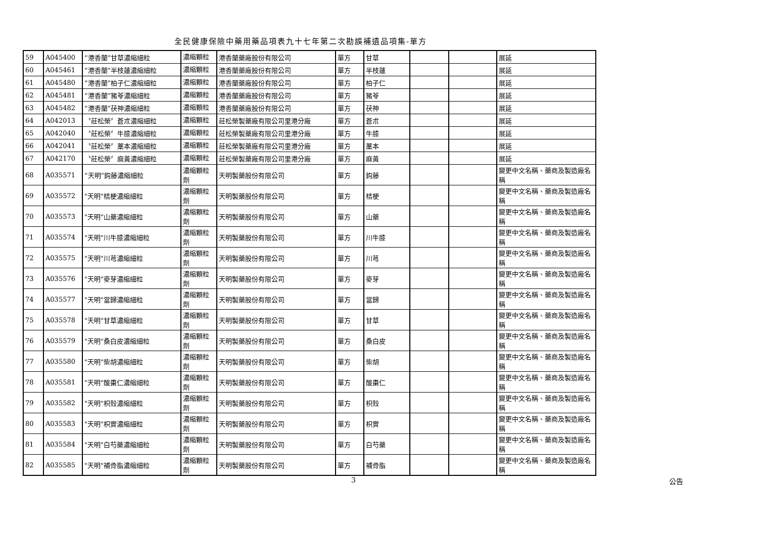全民健康保險中藥用藥品項表九十七年第二次勘誤補遺品項集-單方
| 59 | A045400 | ”港香蘭”甘草濃縮細粒 | 濃縮顆粒 | 港香蘭藥廠股份有限公司 | 單方 | 甘草 | | | 展延 |
| 60 | A045461 | ”港香蘭”半枝蓮濃縮細粒 | 濃縮顆粒 | 港香蘭藥廠股份有限公司 | 單方 | 半枝蓮 | | | 展延 |
| 61 | A045480 | ”港香蘭”柏子仁濃縮細粒 | 濃縮顆粒 | 港香蘭藥廠股份有限公司 | 單方 | 柏子仁 | | | 展延 |
| 62 | A045481 | ”港香蘭”豬苓濃縮細粒 | 濃縮顆粒 | 港香蘭藥廠股份有限公司 | 單方 | 豬苓 | | | 展延 |
| 63 | A045482 | ”港香蘭”茯神濃縮細粒 | 濃縮顆粒 | 港香蘭藥廠股份有限公司 | 單方 | 茯神 | | | 展延 |
| 64 | A042013 | 〝莊松榮〞蒼朮濃縮細粒 | 濃縮顆粒 | 莊松榮製藥廠有限公司里港分廠 | 單方 | 蒼朮 | | | 展延 |
| 65 | A042040 | 〝莊松榮〞牛膝濃縮細粒 | 濃縮顆粒 | 莊松榮製藥廠有限公司里港分廠 | 單方 | 牛膝 | | | 展延 |
| 66 | A042041 | 〝莊松榮〞藁本濃縮細粒 | 濃縮顆粒 | 莊松榮製藥廠有限公司里港分廠 | 單方 | 藁本 | | | 展延 |
| 67 | A042170 | 〝莊松榮〞麻黃濃縮細粒 | 濃縮顆粒 | 莊松榮製藥廠有限公司里港分廠 | 單方 | 麻黃 | | | 展延 |
| 68 | A035571 | ”天明”鈎藤濃縮細粒 | 濃縮顆粒劑 | 天明製藥股份有限公司 | 單方 | 鈎藤 | | | 變更中文名稱、藥商及製造廠名稱 |
| 69 | A035572 | "天明"桔梗濃縮細粒 | 濃縮顆粒劑 | 天明製藥股份有限公司 | 單方 | 桔梗 | | | 變更中文名稱、藥商及製造廠名稱 |
| 70 | A035573 | "天明"山藥濃縮細粒 | 濃縮顆粒劑 | 天明製藥股份有限公司 | 單方 | 山藥 | | | 變更中文名稱、藥商及製造廠名稱 |
| 71 | A035574 | "天明"川牛膝濃縮細粒 | 濃縮顆粒劑 | 天明製藥股份有限公司 | 單方 | 川牛膝 | | | 變更中文名稱、藥商及製造廠名稱 |
| 72 | A035575 | "天明"川芎濃縮細粒 | 濃縮顆粒劑 | 天明製藥股份有限公司 | 單方 | 川芎 | | | 變更中文名稱、藥商及製造廠名稱 |
| 73 | A035576 | "天明"麥芽濃縮細粒 | 濃縮顆粒劑 | 天明製藥股份有限公司 | 單方 | 麥芽 | | | 變更中文名稱、藥商及製造廠名稱 |
| 74 | A035577 | "天明"當歸濃縮細粒 | 濃縮顆粒劑 | 天明製藥股份有限公司 | 單方 | 當歸 | | | 變更中文名稱、藥商及製造廠名稱 |
| 75 | A035578 | "天明"甘草濃縮細粒 | 濃縮顆粒劑 | 天明製藥股份有限公司 | 單方 | 甘草 | | | 變更中文名稱、藥商及製造廠名稱 |
| 76 | A035579 | "天明"桑白皮濃縮細粒 | 濃縮顆粒劑 | 天明製藥股份有限公司 | 單方 | 桑白皮 | | | 變更中文名稱、藥商及製造廠名稱 |
| 77 | A035580 | "天明"柴胡濃縮細粒 | 濃縮顆粒劑 | 天明製藥股份有限公司 | 單方 | 柴胡 | | | 變更中文名稱、藥商及製造廠名稱 |
| 78 | A035581 | "天明"酸棗仁濃縮細粒 | 濃縮顆粒劑 | 天明製藥股份有限公司 | 單方 | 酸棗仁 | | | 變更中文名稱、藥商及製造廠名稱 |
| 79 | A035582 | "天明"枳殼濃縮細粒 | 濃縮顆粒劑 | 天明製藥股份有限公司 | 單方 | 枳殼 | | | 變更中文名稱、藥商及製造廠名稱 |
| 80 | A035583 | "天明"枳實濃縮細粒 | 濃縮顆粒劑 | 天明製藥股份有限公司 | 單方 | 枳實 | | | 變更中文名稱、藥商及製造廠名稱 |
| 81 | A035584 | "天明"白芍藥濃縮細粒 | 濃縮顆粒劑 | 天明製藥股份有限公司 | 單方 | 白芍藥 | | | 變更中文名稱、藥商及製造廠名稱 |
| 82 | A035585 | "天明"補骨脂濃縮細粒 | 濃縮顆粒劑 | 天明製藥股份有限公司 | 單方 | 補骨脂 | | | 變更中文名稱、藥商及製造廠名稱 |
3 公告